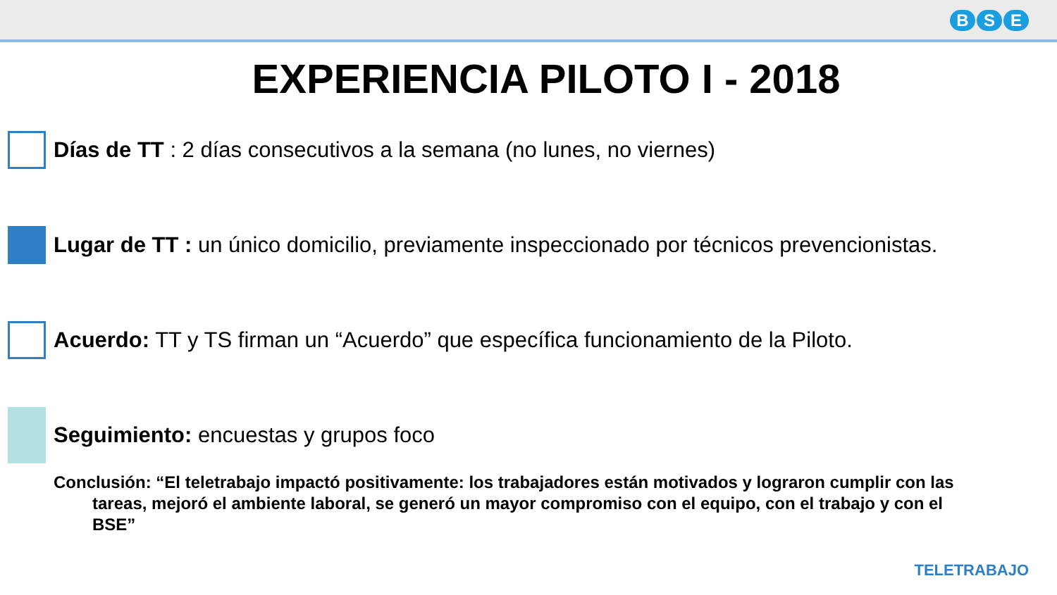B S E
EXPERIENCIA PILOTO I - 2018
Días de TT : 2 días consecutivos a la semana (no lunes, no viernes)
Lugar de TT : un único domicilio, previamente inspeccionado por técnicos prevencionistas.
Acuerdo: TT y TS firman un “Acuerdo” que específica funcionamiento de la Piloto.
Seguimiento: encuestas y grupos foco
Conclusión: “El teletrabajo impactó positivamente: los trabajadores están motivados y lograron cumplir con las tareas, mejoró el ambiente laboral, se generó un mayor compromiso con el equipo, con el trabajo y con el BSE”
TELETRABAJO